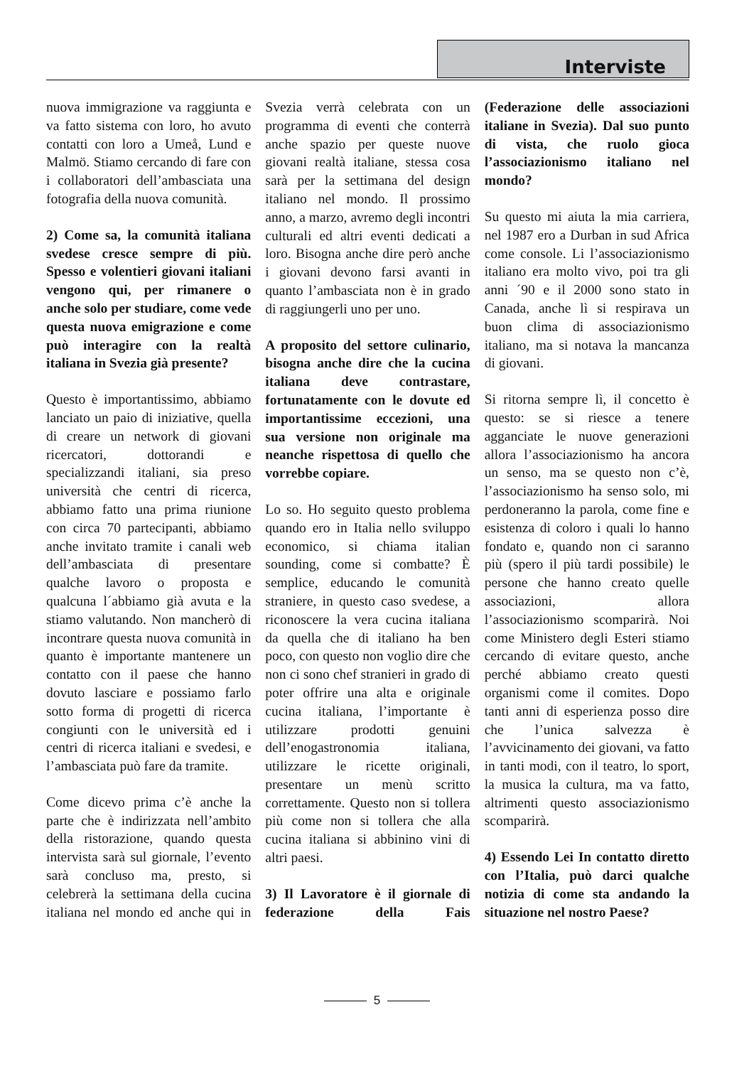Interviste
nuova immigrazione va raggiunta e va fatto sistema con loro, ho avuto contatti con loro a Umeå, Lund e Malmö. Stiamo cercando di fare con i collaboratori dell’ambasciata una fotografia della nuova comunità.
2) Come sa, la comunità italiana svedese cresce sempre di più. Spesso e volentieri giovani italiani vengono qui, per rimanere o anche solo per studiare, come vede questa nuova emigrazione e come può interagire con la realtà italiana in Svezia già presente?
Questo è importantissimo, abbiamo lanciato un paio di iniziative, quella di creare un network di giovani ricercatori, dottorandi e specializzandi italiani, sia preso università che centri di ricerca, abbiamo fatto una prima riunione con circa 70 partecipanti, abbiamo anche invitato tramite i canali web dell’ambasciata di presentare qualche lavoro o proposta e qualcuna l´abbiamo già avuta e la stiamo valutando. Non mancherò di incontrare questa nuova comunità in quanto è importante mantenere un contatto con il paese che hanno dovuto lasciare e possiamo farlo sotto forma di progetti di ricerca congiunti con le università ed i centri di ricerca italiani e svedesi, e l’ambasciata può fare da tramite.
Come dicevo prima c’è anche la parte che è indirizzata nell’ambito della ristorazione, quando questa intervista sarà sul giornale, l’evento sarà concluso ma, presto, si celebrerà la settimana della cucina italiana nel mondo ed anche qui in Svezia verrà celebrata con un programma di eventi che conterrà anche spazio per queste nuove giovani realtà italiane, stessa cosa sarà per la settimana del design italiano nel mondo. Il prossimo anno, a marzo, avremo degli incontri culturali ed altri eventi dedicati a loro. Bisogna anche dire però anche i giovani devono farsi avanti in quanto l’ambasciata non è in grado di raggiungerli uno per uno.
A proposito del settore culinario, bisogna anche dire che la cucina italiana deve contrastare, fortunatamente con le dovute ed importantissime eccezioni, una sua versione non originale ma neanche rispettosa di quello che vorrebbe copiare.
Lo so. Ho seguito questo problema quando ero in Italia nello sviluppo economico, si chiama italian sounding, come si combatte? È semplice, educando le comunità straniere, in questo caso svedese, a riconoscere la vera cucina italiana da quella che di italiano ha ben poco, con questo non voglio dire che non ci sono chef stranieri in grado di poter offrire una alta e originale cucina italiana, l’importante è utilizzare prodotti genuini dell’enogastronomia italiana, utilizzare le ricette originali, presentare un menù scritto correttamente. Questo non si tollera più come non si tollera che alla cucina italiana si abbinino vini di altri paesi.
3) Il Lavoratore è il giornale di federazione della Fais (Federazione delle associazioni italiane in Svezia). Dal suo punto di vista, che ruolo gioca l’associazionismo italiano nel mondo?
Su questo mi aiuta la mia carriera, nel 1987 ero a Durban in sud Africa come console. Li l’associazionismo italiano era molto vivo, poi tra gli anni ´90 e il 2000 sono stato in Canada, anche lì si respirava un buon clima di associazionismo italiano, ma si notava la mancanza di giovani.
Si ritorna sempre lì, il concetto è questo: se si riesce a tenere agganciate le nuove generazioni allora l’associazionismo ha ancora un senso, ma se questo non c’è, l’associazionismo ha senso solo, mi perdoneranno la parola, come fine e esistenza di coloro i quali lo hanno fondato e, quando non ci saranno più (spero il più tardi possibile) le persone che hanno creato quelle associazioni, allora l’associazionismo scomparirà. Noi come Ministero degli Esteri stiamo cercando di evitare questo, anche perché abbiamo creato questi organismi come il comites. Dopo tanti anni di esperienza posso dire che l’unica salvezza è l’avvicinamento dei giovani, va fatto in tanti modi, con il teatro, lo sport, la musica la cultura, ma va fatto, altrimenti questo associazionismo scomparirà.
4) Essendo Lei In contatto diretto con l’Italia, può darci qualche notizia di come sta andando la situazione nel nostro Paese?
5